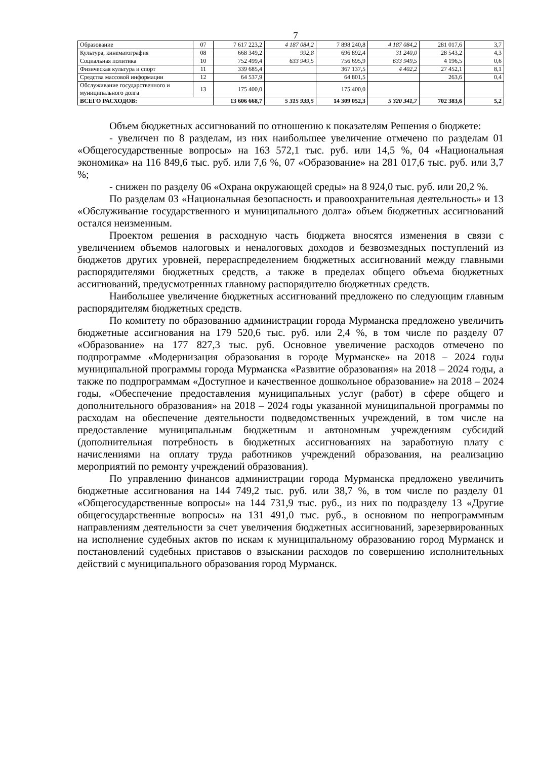7
| Образование | 07 | 7 617 223,2 | 4 187 084,2 | 7 898 240,8 | 4 187 084,2 | 281 017,6 | 3,7 |
| Культура, кинематография | 08 | 668 349,2 | 992,8 | 696 892,4 | 31 240,0 | 28 543,2 | 4,3 |
| Социальная политика | 10 | 752 499,4 | 633 949,5 | 756 695,9 | 633 949,5 | 4 196,5 | 0,6 |
| Физическая культура и спорт | 11 | 339 685,4 | | 367 137,5 | 4 402,2 | 27 452,1 | 8,1 |
| Средства массовой информации | 12 | 64 537,9 | | 64 801,5 | | 263,6 | 0,4 |
| Обслуживание государственного и муниципального долга | 13 | 175 400,0 | | 175 400,0 | | | |
| ВСЕГО РАСХОДОВ: | | 13 606 668,7 | 5 315 939,5 | 14 309 052,3 | 5 320 341,7 | 702 383,6 | 5,2 |
Объем бюджетных ассигнований по отношению к показателям Решения о бюджете:
- увеличен по 8 разделам, из них наибольшее увеличение отмечено по разделам 01 «Общегосударственные вопросы» на 163 572,1 тыс. руб. или 14,5 %, 04 «Национальная экономика» на 116 849,6 тыс. руб. или 7,6 %, 07 «Образование» на 281 017,6 тыс. руб. или 3,7 %;
- снижен по разделу 06 «Охрана окружающей среды» на 8 924,0 тыс. руб. или 20,2 %.
По разделам 03 «Национальная безопасность и правоохранительная деятельность» и 13 «Обслуживание государственного и муниципального долга» объем бюджетных ассигнований остался неизменным.
Проектом решения в расходную часть бюджета вносятся изменения в связи с увеличением объемов налоговых и неналоговых доходов и безвозмездных поступлений из бюджетов других уровней, перераспределением бюджетных ассигнований между главными распорядителями бюджетных средств, а также в пределах общего объема бюджетных ассигнований, предусмотренных главному распорядителю бюджетных средств.
Наибольшее увеличение бюджетных ассигнований предложено по следующим главным распорядителям бюджетных средств.
По комитету по образованию администрации города Мурманска предложено увеличить бюджетные ассигнования на 179 520,6 тыс. руб. или 2,4 %, в том числе по разделу 07 «Образование» на 177 827,3 тыс. руб. Основное увеличение расходов отмечено по подпрограмме «Модернизация образования в городе Мурманске» на 2018 – 2024 годы муниципальной программы города Мурманска «Развитие образования» на 2018 – 2024 годы, а также по подпрограммам «Доступное и качественное дошкольное образование» на 2018 – 2024 годы, «Обеспечение предоставления муниципальных услуг (работ) в сфере общего и дополнительного образования» на 2018 – 2024 годы указанной муниципальной программы по расходам на обеспечение деятельности подведомственных учреждений, в том числе на предоставление муниципальным бюджетным и автономным учреждениям субсидий (дополнительная потребность в бюджетных ассигнованиях на заработную плату с начислениями на оплату труда работников учреждений образования, на реализацию мероприятий по ремонту учреждений образования).
По управлению финансов администрации города Мурманска предложено увеличить бюджетные ассигнования на 144 749,2 тыс. руб. или 38,7 %, в том числе по разделу 01 «Общегосударственные вопросы» на 144 731,9 тыс. руб., из них по подразделу 13 «Другие общегосударственные вопросы» на 131 491,0 тыс. руб., в основном по непрограммным направлениям деятельности за счет увеличения бюджетных ассигнований, зарезервированных на исполнение судебных актов по искам к муниципальному образованию город Мурманск и постановлений судебных приставов о взыскании расходов по совершению исполнительных действий с муниципального образования город Мурманск.